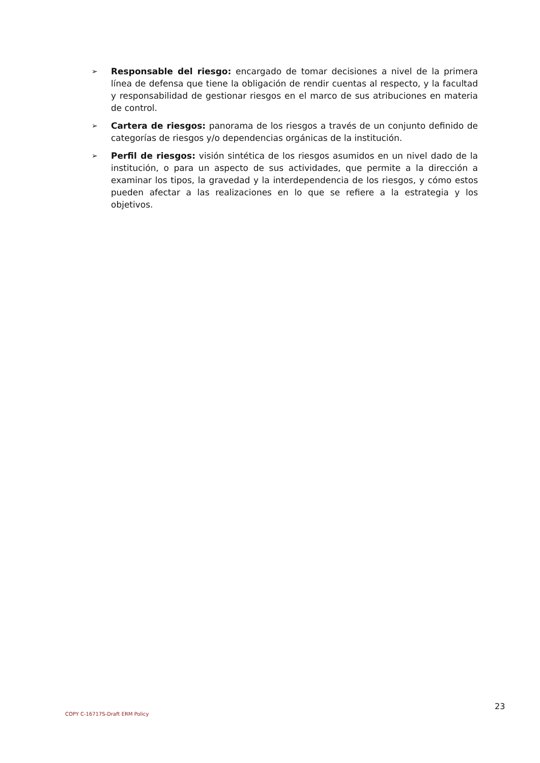➢ Responsable del riesgo: encargado de tomar decisiones a nivel de la primera línea de defensa que tiene la obligación de rendir cuentas al respecto, y la facultad y responsabilidad de gestionar riesgos en el marco de sus atribuciones en materia de control.
➢ Cartera de riesgos: panorama de los riesgos a través de un conjunto definido de categorías de riesgos y/o dependencias orgánicas de la institución.
➢ Perfil de riesgos: visión sintética de los riesgos asumidos en un nivel dado de la institución, o para un aspecto de sus actividades, que permite a la dirección a examinar los tipos, la gravedad y la interdependencia de los riesgos, y cómo estos pueden afectar a las realizaciones en lo que se refiere a la estrategia y los objetivos.
23
COPY C-16717S-Draft ERM Policy